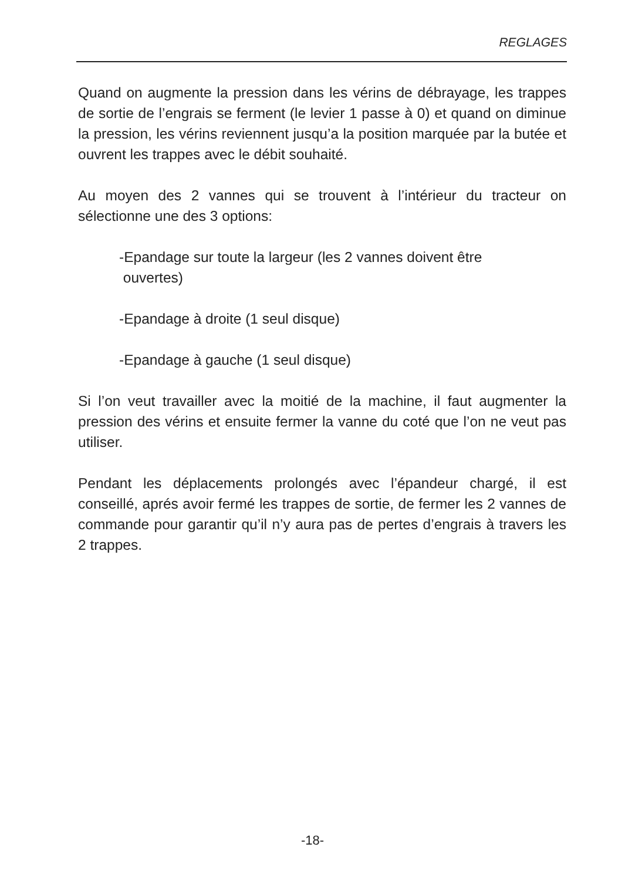REGLAGES
Quand on augmente la pression dans les vérins de débrayage, les trappes de sortie de l’engrais se ferment (le levier 1 passe à 0) et quand on diminue la pression, les vérins reviennent jusqu’a la position marquée par la butée et ouvrent les trappes avec le débit souhaité.
Au moyen des 2 vannes qui se trouvent à l’intérieur du tracteur on sélectionne une des 3 options:
-Epandage sur toute la largeur (les 2 vannes doivent être
ouvertes)
-Epandage à droite (1 seul disque)
-Epandage à gauche (1 seul disque)
Si l’on veut travailler avec la moitié de la machine, il faut augmenter la pression des vérins et ensuite fermer la vanne du coté que l’on ne veut pas utiliser.
Pendant les déplacements prolongés avec l’épandeur chargé, il est conseillé, aprés avoir fermé les trappes de sortie, de fermer les 2 vannes de commande pour garantir qu’il n’y aura pas de pertes d’engrais à travers les 2 trappes.
-18-